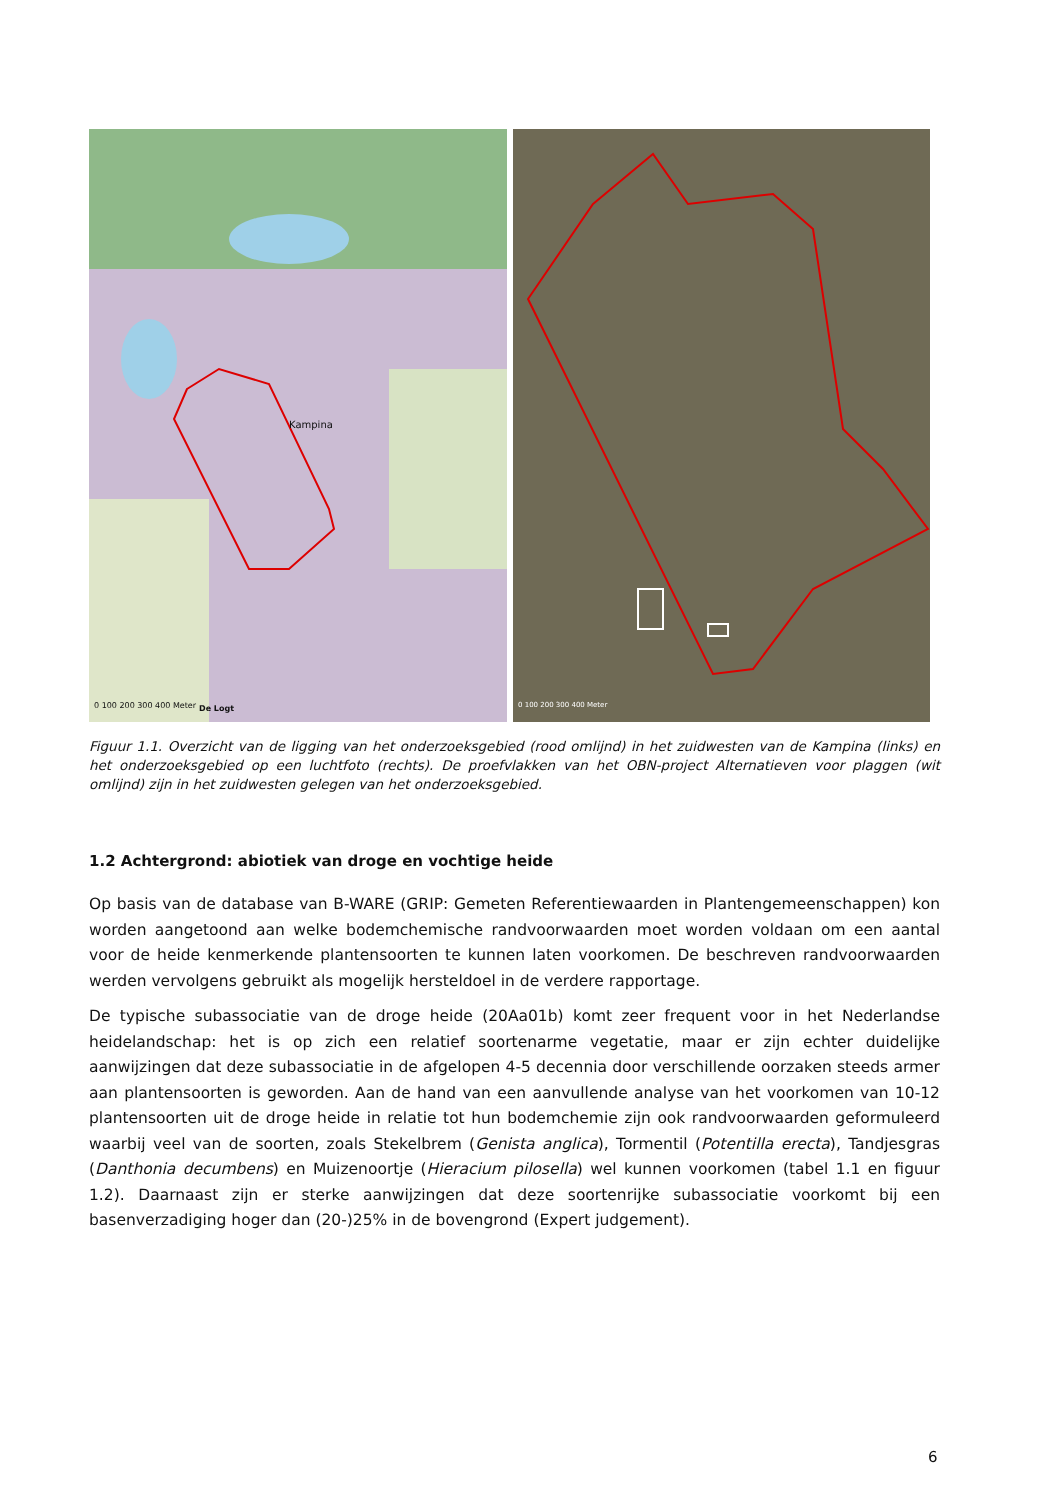Kampina
0 100 200 300 400 Meter De Logt
0 100 200 300 400 Meter
Figuur 1.1. Overzicht van de ligging van het onderzoeksgebied (rood omlijnd) in het zuidwesten van de Kampina (links) en het onderzoeksgebied op een luchtfoto (rechts). De proefvlakken van het OBN-project Alternatieven voor plaggen (wit omlijnd) zijn in het zuidwesten gelegen van het onderzoeksgebied.
1.2 Achtergrond: abiotiek van droge en vochtige heide
Op basis van de database van B-WARE (GRIP: Gemeten Referentiewaarden in Plantengemeenschappen) kon worden aangetoond aan welke bodemchemische randvoorwaarden moet worden voldaan om een aantal voor de heide kenmerkende plantensoorten te kunnen laten voorkomen. De beschreven randvoorwaarden werden vervolgens gebruikt als mogelijk hersteldoel in de verdere rapportage.
De typische subassociatie van de droge heide (20Aa01b) komt zeer frequent voor in het Nederlandse heidelandschap: het is op zich een relatief soortenarme vegetatie, maar er zijn echter duidelijke aanwijzingen dat deze subassociatie in de afgelopen 4-5 decennia door verschillende oorzaken steeds armer aan plantensoorten is geworden. Aan de hand van een aanvullende analyse van het voorkomen van 10-12 plantensoorten uit de droge heide in relatie tot hun bodemchemie zijn ook randvoorwaarden geformuleerd waarbij veel van de soorten, zoals Stekelbrem (Genista anglica), Tormentil (Potentilla erecta), Tandjesgras (Danthonia decumbens) en Muizenoortje (Hieracium pilosella) wel kunnen voorkomen (tabel 1.1 en figuur 1.2). Daarnaast zijn er sterke aanwijzingen dat deze soortenrijke subassociatie voorkomt bij een basenverzadiging hoger dan (20-)25% in de bovengrond (Expert judgement).
6